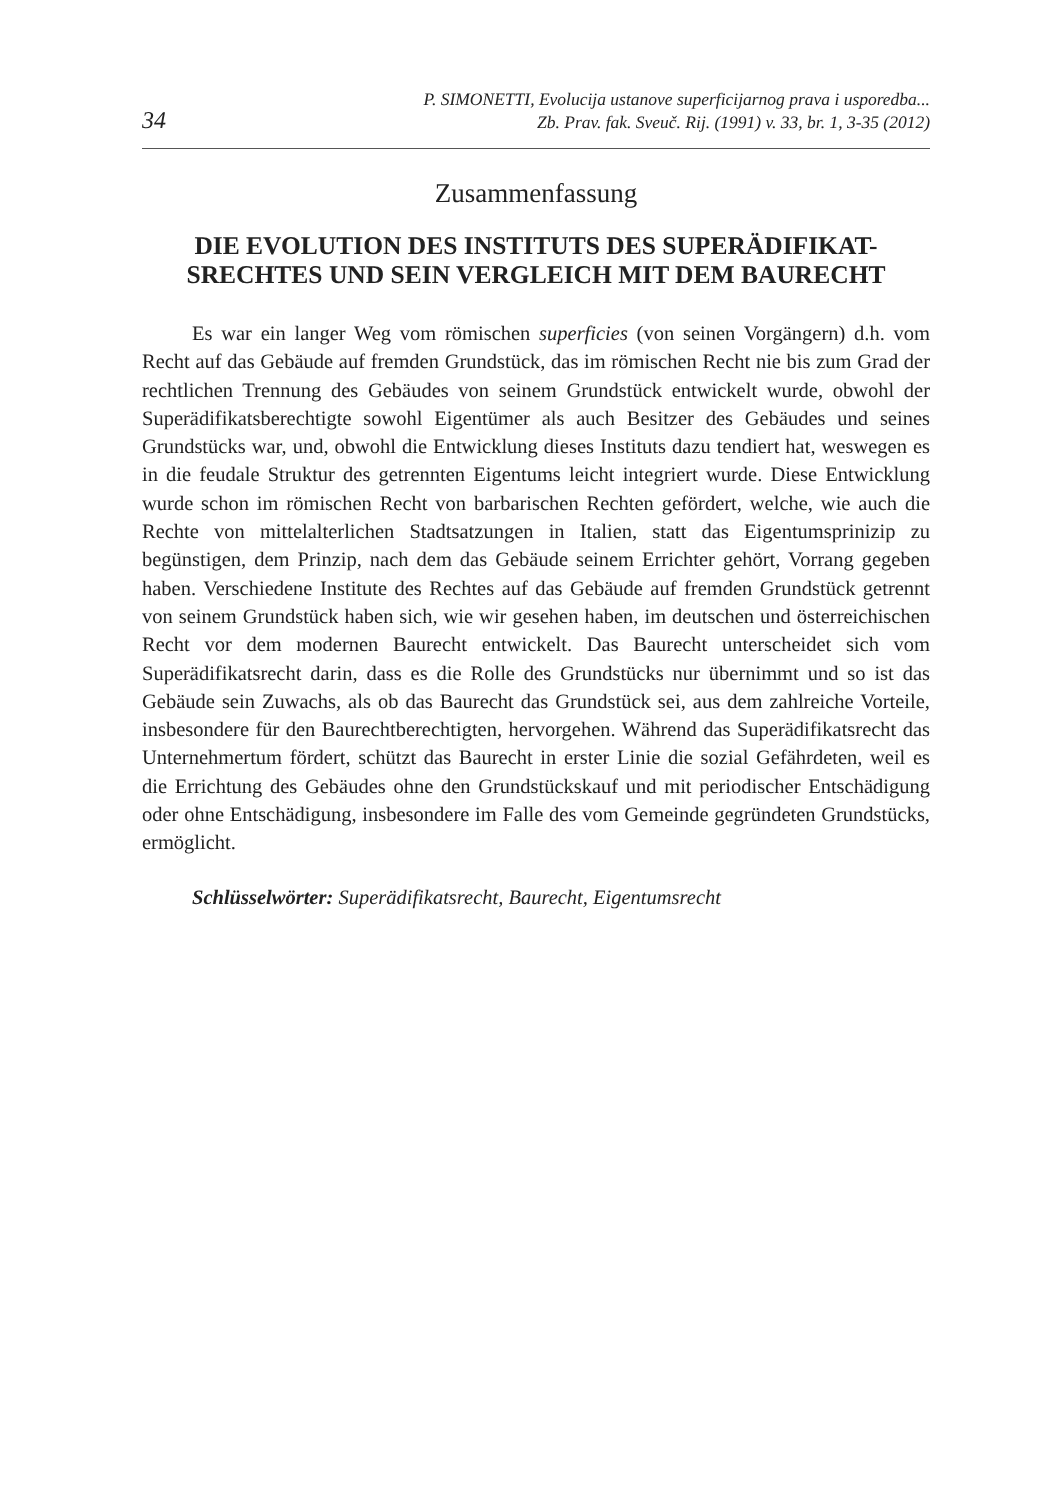34
P. SIMONETTI, Evolucija ustanove superficijarnog prava i usporedba...
Zb. Prav. fak. Sveuč. Rij. (1991) v. 33, br. 1, 3-35 (2012)
Zusammenfassung
DIE EVOLUTION DES INSTITUTS DES SUPERÄDIFIKAT-
SRECHTES UND SEIN VERGLEICH MIT DEM BAURECHT
Es war ein langer Weg vom römischen superficies (von seinen Vorgängern) d.h. vom Recht auf das Gebäude auf fremden Grundstück, das im römischen Recht nie bis zum Grad der rechtlichen Trennung des Gebäudes von seinem Grundstück entwickelt wurde, obwohl der Superädifikatsberechtigte sowohl Eigentümer als auch Besitzer des Gebäudes und seines Grundstücks war, und, obwohl die Entwicklung dieses Instituts dazu tendiert hat, weswegen es in die feudale Struktur des getrennten Eigentums leicht integriert wurde. Diese Entwicklung wurde schon im römischen Recht von barbarischen Rechten gefördert, welche, wie auch die Rechte von mittelalterlichen Stadtsatzungen in Italien, statt das Eigentumsprinizip zu begünstigen, dem Prinzip, nach dem das Gebäude seinem Errichter gehört, Vorrang gegeben haben. Verschiedene Institute des Rechtes auf das Gebäude auf fremden Grundstück getrennt von seinem Grundstück haben sich, wie wir gesehen haben, im deutschen und österreichischen Recht vor dem modernen Baurecht entwickelt. Das Baurecht unterscheidet sich vom Superädifikatsrecht darin, dass es die Rolle des Grundstücks nur übernimmt und so ist das Gebäude sein Zuwachs, als ob das Baurecht das Grundstück sei, aus dem zahlreiche Vorteile, insbesondere für den Baurechtberechtigten, hervorgehen. Während das Superädifikatsrecht das Unternehmertum fördert, schützt das Baurecht in erster Linie die sozial Gefährdeten, weil es die Errichtung des Gebäudes ohne den Grundstückskauf und mit periodischer Entschädigung oder ohne Entschädigung, insbesondere im Falle des vom Gemeinde gegründeten Grundstücks, ermöglicht.
Schlüsselwörter: Superädifikatsrecht, Baurecht, Eigentumsrecht